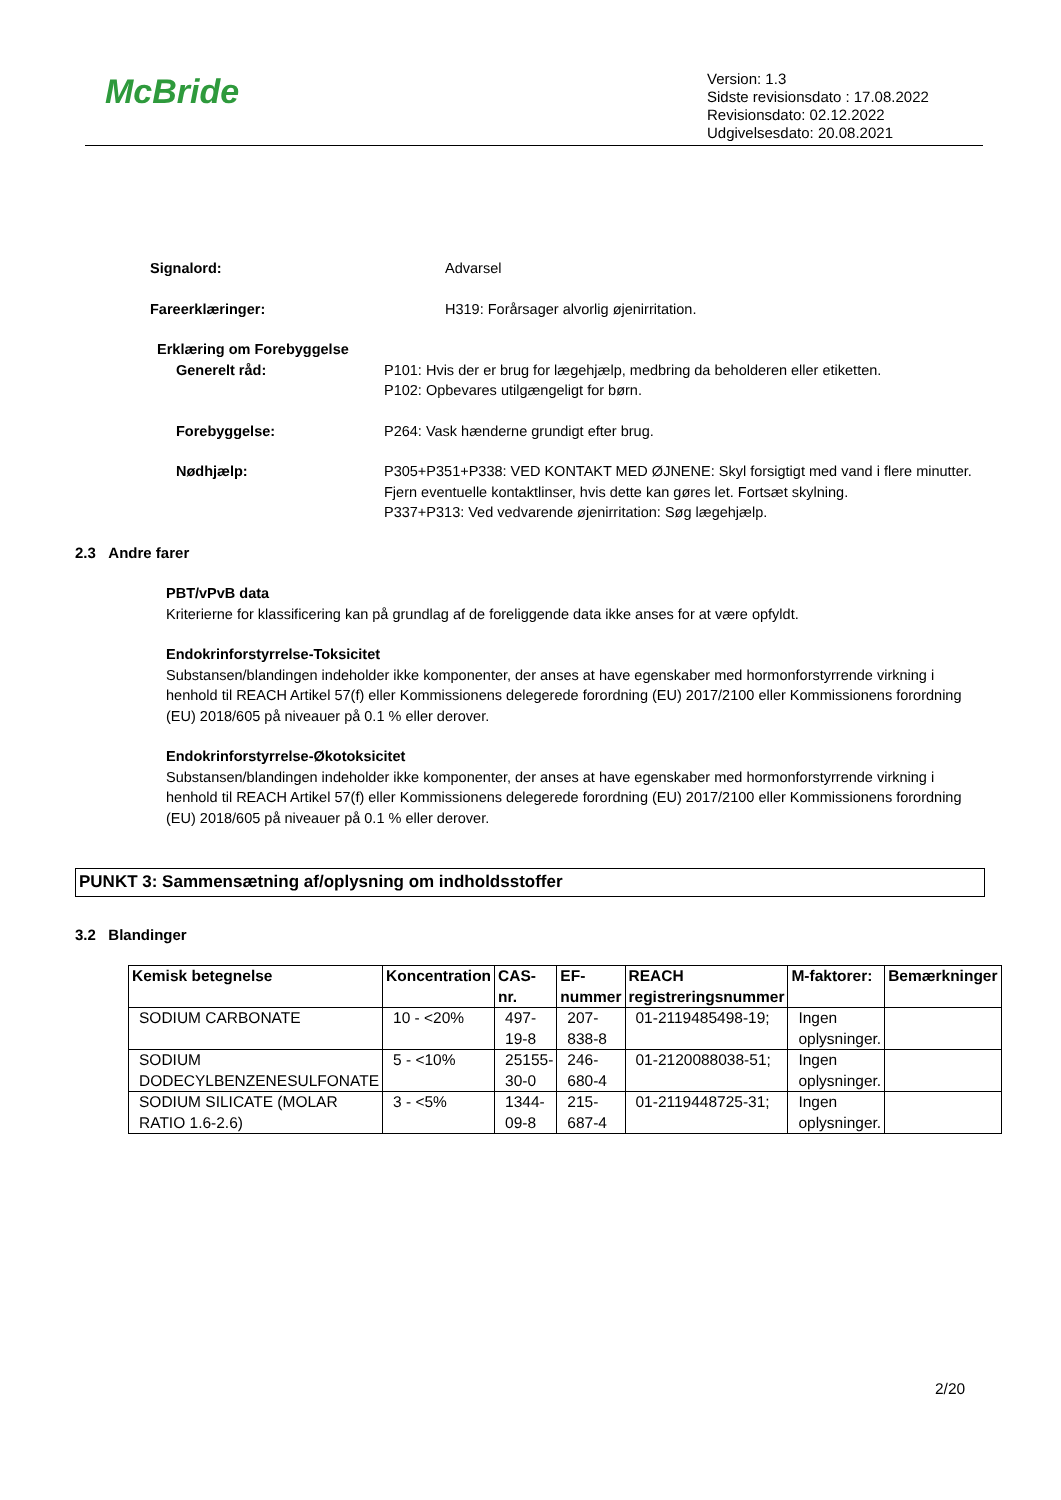McBride
Version: 1.3
Sidste revisionsdato : 17.08.2022
Revisionsdato: 02.12.2022
Udgivelsesdato: 20.08.2021
Signalord: Advarsel
Fareerklæringer: H319: Forårsager alvorlig øjenirritation.
Erklæring om Forebyggelse
Generelt råd: P101: Hvis der er brug for lægehjælp, medbring da beholderen eller etiketten.
P102: Opbevares utilgængeligt for børn.
Forebyggelse: P264: Vask hænderne grundigt efter brug.
Nødhjælp: P305+P351+P338: VED KONTAKT MED ØJNENE: Skyl forsigtigt med vand i flere minutter. Fjern eventuelle kontaktlinser, hvis dette kan gøres let. Fortsæt skylning.
P337+P313: Ved vedvarende øjenirritation: Søg lægehjælp.
2.3 Andre farer
PBT/vPvB data
Kriterierne for klassificering kan på grundlag af de foreliggende data ikke anses for at være opfyldt.
Endokrinforstyrrelse-Toksicitet
Substansen/blandingen indeholder ikke komponenter, der anses at have egenskaber med hormonforstyrrende virkning i henhold til REACH Artikel 57(f) eller Kommissionens delegerede forordning (EU) 2017/2100 eller Kommissionens forordning (EU) 2018/605 på niveauer på 0.1 % eller derover.
Endokrinforstyrrelse-Økotoksicitet
Substansen/blandingen indeholder ikke komponenter, der anses at have egenskaber med hormonforstyrrende virkning i henhold til REACH Artikel 57(f) eller Kommissionens delegerede forordning (EU) 2017/2100 eller Kommissionens forordning (EU) 2018/605 på niveauer på 0.1 % eller derover.
PUNKT 3: Sammensætning af/oplysning om indholdsstoffer
3.2 Blandinger
| Kemisk betegnelse | Koncentration | CAS-nr. | EF-nummer | REACH registreringsnummer | M-faktorer: | Bemærkninger |
| --- | --- | --- | --- | --- | --- | --- |
| SODIUM CARBONATE | 10 - <20% | 497-19-8 | 207-838-8 | 01-2119485498-19; | Ingen oplysninger. | |
| SODIUM DODECYLBENZENESULFONATE | 5 - <10% | 25155-30-0 | 246-680-4 | 01-2120088038-51; | Ingen oplysninger. | |
| SODIUM SILICATE (MOLAR RATIO 1.6-2.6) | 3 - <5% | 1344-09-8 | 215-687-4 | 01-2119448725-31; | Ingen oplysninger. | |
2/20